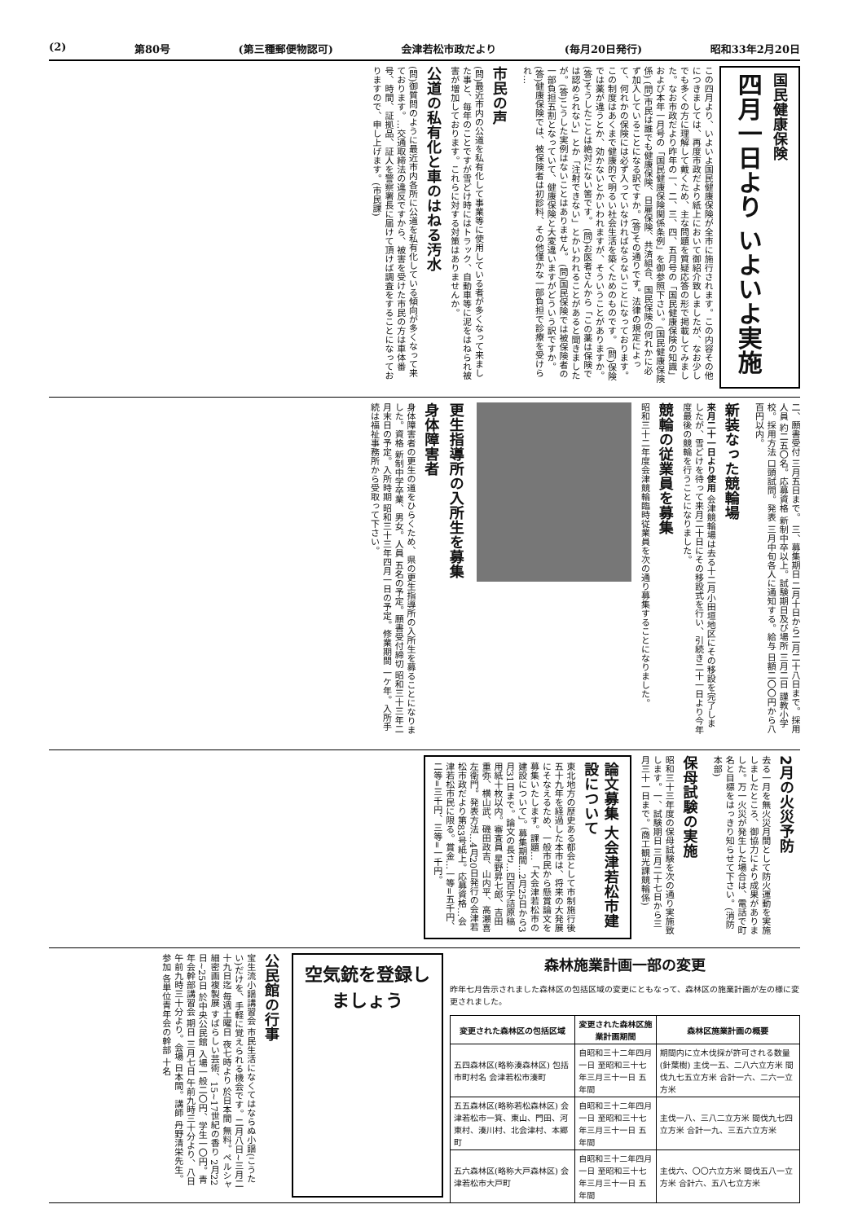(2) 第80号 (第三種郵便物認可) 会津若松市政だより (毎月20日発行) 昭和33年2月20日
国民健康保険
四月一日より いよいよ実施
この四月より、いよいよ国民健康保険が全市に施行されます。この内容その他につきましては、再度市政だより紙上において御紹介致しましたが、なお少しでも多くの方に理解して戴くため、主な問題を質疑応答の形で掲載してみました。なお市政だより昨年の一、二、三、四、五月号の「国民健康保険の知識」および本年一月号の「国民健康保険関係条例」を御参照下さい。(国民健康保険係) (問)市民は誰でも健康保険、日雇保険、共済組合、国民保険の何れかに必ず加入していることになる訳ですか。(答)その通りです。法律の規定によって、何れかの保険には必ず入っていなければならないことになっております。この制度はあくまで健康的で明るい社会生活を築くためのものです。 (問)保険では薬が違うとか、効かないとかいわれますが、そういうことがありますか。(答)そうしたことは絶対にない筈です。 (問)お医者さんから「この薬は保険では認められない」とか「注射できない」とかいわれることがあると聞きましたが。(答)こうした実例はないことはありません。 (問)国民保険では被保険者の一部負担五割となっていて、健康保険と大変違いますがどういう訳ですか。(答)健康保険では、被保険者は初診料、その他僅かな一部負担で診療を受けられ…
市民の声
(問)最近市内の公道を私有化して事業等に使用している者が多くなって来ました事と、毎年のことですが雪どけ時にはトラック、自動車等に泥をはねられ被害が増加しております。これらに対する対策はありませんか。
公道の私有化と車のはねる汚水
(問)御質問のように最近市内各所に公道を私有化している傾向が多くなって来ております。…交通取締法の違反ですから、被害を受けた市民の方は車体番号、時間、証拠品、証人を警察署長に届けて頂けば調査をすることになっておりますので、申し上げます。(市民課)
二、願書受付 三月五日まで。 三、募集期日 二月十日から二月二十八日まで。採用人員 約二五〇名。応募資格 新制中卒以上。試験期日及び場所 三月二日 謹教小学校。採用方法 口頭試問。発表 三月中旬各人に通知する。給与 日額二〇〇円から八百円以内。
新装なった競輪場
来月二十一日より使用 会津競輪場は去る十二月小田垣地区にその移設を完了しましたが、雪どけを待って来月二十日にその移設式を行い、引続き二十一日より今年度最後の競輪を行うことになりました。
競輪の従業員を募集
昭和三十二年度会津競輪臨時従業員を次の通り募集することになりました。
更生指導所の入所生を募集
身体障害者
身体障害者の更生の道をひらくため、県の更生指導所の入所生を募ることになりました。資格 新制中学卒業、男女。人員 五名の予定。願書受付締切 昭和三十三年二月末日の予定。入所時期 昭和三十三年四月一日の予定。修業期間 一ケ年。入所手続は福祉事務所から受取って下さい。
2月の火災予防
去る一月を無火災月間として防火運動を実施しましたところ、御協力により成果がありました。万一火災が発生した場合は、電話で町名と目標をはっきり知らせて下さい。(消防本部)
保母試験の実施
昭和三十三年度の保母試験を次の通り実施致します。一、試験期日 三月二十七日から三月三十一日まで。(商工観光課競輪係)
論文募集 大会津若松市建設について
東北地方の歴史ある都会として市制施行後五十九年を経過した本市は、将来の大発展にそなえるため、一般市民から懸賞論文を募集いたします。課題…「大会津若松市の建設について」。募集期間…2月25日から3月31日まで。論文の長さ…四百字詰原稿用紙十枚以内。審査員 星野昇七郎、吉田重弥、横山武、磯田政吉、山内平、高瀬喜左衛門。発表方法…4月20日発行の会津若松市政だより第83号紙上。応募資格…会津若松市民に限る。賞金…一等=五千円、二等=三千円、三等=一千円。
森林施業計画一部の変更
昨年七月告示されました森林区の包括区域の変更にともなって、森林区の施業計画が左の様に変更されました。
| 変更された森林区の包括区域 | 変更された森林区施業計画期間 | 森林区施業計画の概要 |
| --- | --- | --- |
| 五四森林区(略称湊森林区) 包括市町村名 会津若松市湊町 | 自昭和三十二年四月一日 至昭和三十七年三月三十一日 五年間 | 期間内に立木伐採が許可される数量(針葉樹) 主伐一五、二八六立方米 間伐九七五立方米 合計一六、二六一立方米 |
| 五五森林区(略称若松森林区) 会津若松市一箕、東山、門田、河東村、湊川村、北会津村、本郷町 | 自昭和三十二年四月一日 至昭和三十七年三月三十一日 五年間 | 主伐一八、三八二立方米 間伐九七四立方米 合計一九、三五六立方米 |
| 五六森林区(略称大戸森林区) 会津若松市大戸町 | 自昭和三十二年四月一日 至昭和三十七年三月三十一日 五年間 | 主伐六、〇〇六立方米 間伐五八一立方米 合計六、五八七立方米 |
空気銃を登録しましょう
公民館の行事
宝生流小謡講習会 市民生活になくてはならぬ小謡(こうたい)だけを、手軽に覚えられる機会です。二月八日~三月二十九日迄 毎週土曜日 夜七時より 於日本間 無料。ペルシャ細密画複製展 すばらしい芸術、15~17世紀の香り 2月22日~25日 於中央公民館 入場一般二〇円、学生一〇円。青年会幹部講習会 期日 三月七日 午前九時三十分より、八日 午前九時三十分より。会場 日本間。講師 丹野清栄先生。参加 各単位青年会の幹部 十名